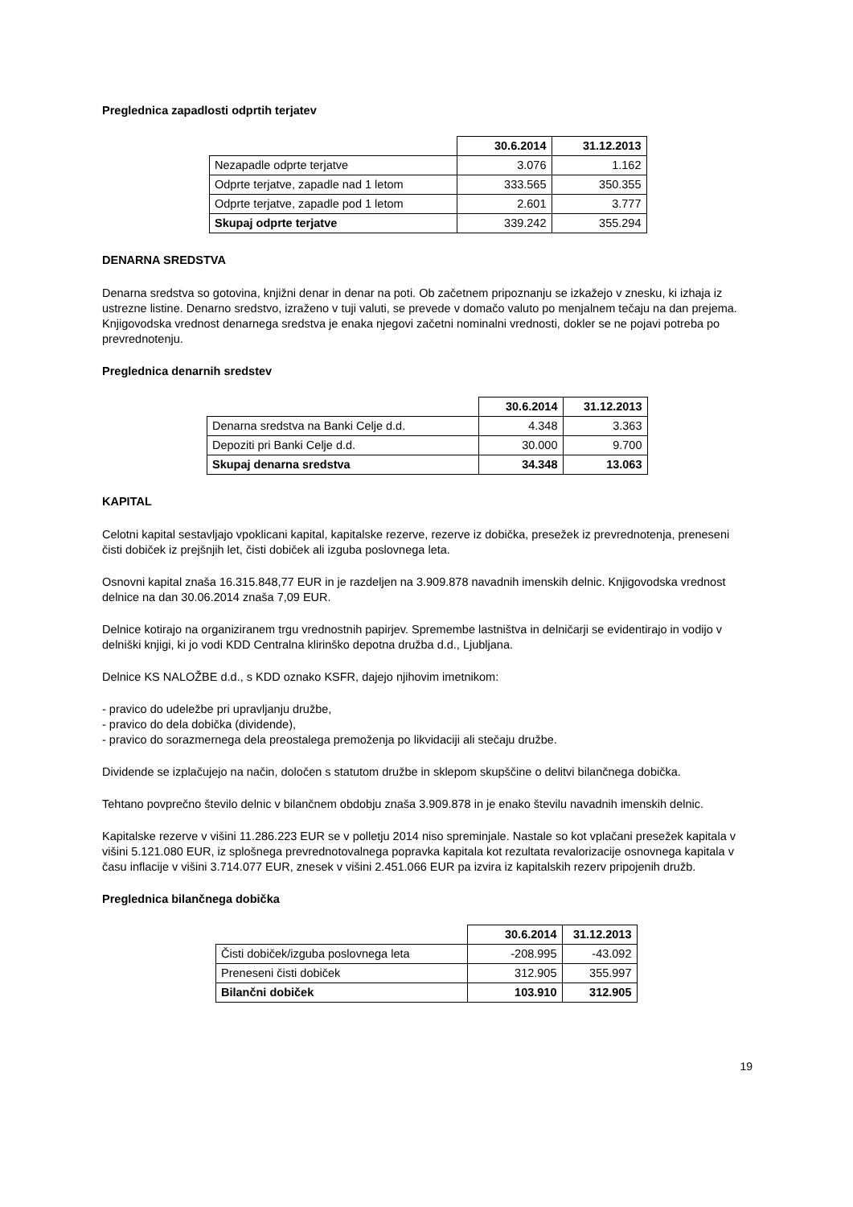Preglednica zapadlosti odprtih terjatev
| | 30.6.2014 | 31.12.2013 |
| Nezapadle odprte terjatve | 3.076 | 1.162 |
| Odprte terjatve, zapadle nad 1 letom | 333.565 | 350.355 |
| Odprte terjatve, zapadle pod 1 letom | 2.601 | 3.777 |
| Skupaj odprte terjatve | 339.242 | 355.294 |
DENARNA SREDSTVA
Denarna sredstva so gotovina, knjižni denar in denar na poti. Ob začetnem pripoznanju se izkažejo v znesku, ki izhaja iz ustrezne listine. Denarno sredstvo, izraženo v tuji valuti, se prevede v domačo valuto po menjalnem tečaju na dan prejema. Knjigovodska vrednost denarnega sredstva je enaka njegovi začetni nominalni vrednosti, dokler se ne pojavi potreba po prevrednotenju.
Preglednica denarnih sredstev
| | 30.6.2014 | 31.12.2013 |
| Denarna sredstva na Banki Celje d.d. | 4.348 | 3.363 |
| Depoziti pri Banki Celje d.d. | 30.000 | 9.700 |
| Skupaj denarna sredstva | 34.348 | 13.063 |
KAPITAL
Celotni kapital sestavljajo vpoklicani kapital, kapitalske rezerve, rezerve iz dobička, presežek iz prevrednotenja, preneseni čisti dobiček iz prejšnjih let, čisti dobiček ali izguba poslovnega leta.
Osnovni kapital znaša 16.315.848,77 EUR in je razdeljen na 3.909.878 navadnih imenskih delnic. Knjigovodska vrednost delnice na dan 30.06.2014 znaša 7,09 EUR.
Delnice kotirajo na organiziranem trgu vrednostnih papirjev. Spremembe lastništva in delničarji se evidentirajo in vodijo v delniški knjigi, ki jo vodi KDD Centralna klirinško depotna družba d.d., Ljubljana.
Delnice KS NALOŽBE d.d., s KDD oznako KSFR, dajejo njihovim imetnikom:
- pravico do udeležbe pri upravljanju družbe,
- pravico do dela dobička (dividende),
- pravico do sorazmernega dela preostalega premoženja po likvidaciji ali stečaju družbe.
Dividende se izplačujejo na način, določen s statutom družbe in sklepom skupščine o delitvi bilančnega dobička.
Tehtano povprečno število delnic v bilančnem obdobju znaša 3.909.878 in je enako številu navadnih imenskih delnic.
Kapitalske rezerve v višini 11.286.223 EUR se v polletju 2014 niso spreminjale. Nastale so kot vplačani presežek kapitala v višini 5.121.080 EUR, iz splošnega prevrednotovalnega popravka kapitala kot rezultata revalorizacije osnovnega kapitala v času inflacije v višini 3.714.077 EUR, znesek v višini 2.451.066 EUR pa izvira iz kapitalskih rezerv pripojenih družb.
Preglednica bilančnega dobička
| | 30.6.2014 | 31.12.2013 |
| Čisti dobiček/izguba poslovnega leta | -208.995 | -43.092 |
| Preneseni čisti dobiček | 312.905 | 355.997 |
| Bilančni dobiček | 103.910 | 312.905 |
19